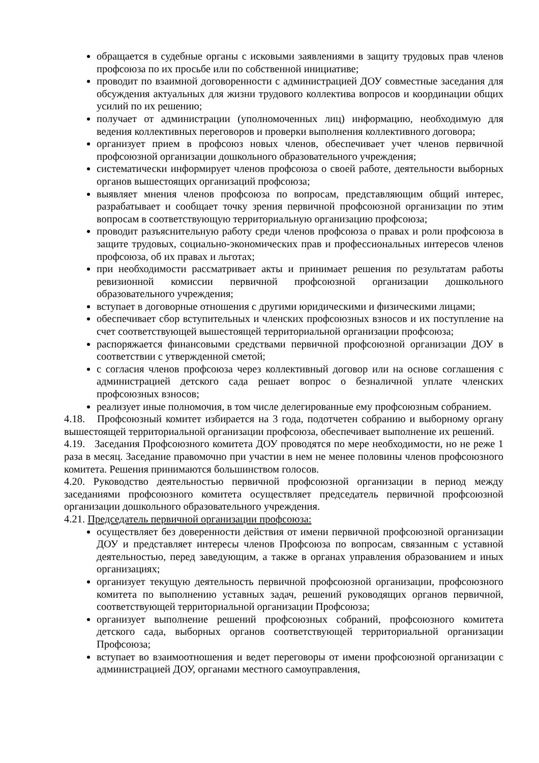обращается в судебные органы с исковыми заявлениями в защиту трудовых прав членов профсоюза по их просьбе или по собственной инициативе;
проводит по взаимной договоренности с администрацией ДОУ совместные заседания для обсуждения актуальных для жизни трудового коллектива вопросов и координации общих усилий по их решению;
получает от администрации (уполномоченных лиц) информацию, необходимую для ведения коллективных переговоров и проверки выполнения коллективного договора;
организует прием в профсоюз новых членов, обеспечивает учет членов первичной профсоюзной организации дошкольного образовательного учреждения;
систематически информирует членов профсоюза о своей работе, деятельности выборных органов вышестоящих организаций профсоюза;
выявляет мнения членов профсоюза по вопросам, представляющим общий интерес, разрабатывает и сообщает точку зрения первичной профсоюзной организации по этим вопросам в соответствующую территориальную организацию профсоюза;
проводит разъяснительную работу среди членов профсоюза о правах и роли профсоюза в защите трудовых, социально-экономических прав и профессиональных интересов членов профсоюза, об их правах и льготах;
при необходимости рассматривает акты и принимает решения по результатам работы ревизионной комиссии первичной профсоюзной организации дошкольного образовательного учреждения;
вступает в договорные отношения с другими юридическими и физическими лицами;
обеспечивает сбор вступительных и членских профсоюзных взносов и их поступление на счет соответствующей вышестоящей территориальной организации профсоюза;
распоряжается финансовыми средствами первичной профсоюзной организации ДОУ в соответствии с утвержденной сметой;
с согласия членов профсоюза через коллективный договор или на основе соглашения с администрацией детского сада решает вопрос о безналичной уплате членских профсоюзных взносов;
реализует иные полномочия, в том числе делегированные ему профсоюзным собранием.
4.18. Профсоюзный комитет избирается на 3 года, подотчетен собранию и выборному органу вышестоящей территориальной организации профсоюза, обеспечивает выполнение их решений.
4.19. Заседания Профсоюзного комитета ДОУ проводятся по мере необходимости, но не реже 1 раза в месяц. Заседание правомочно при участии в нем не менее половины членов профсоюзного комитета. Решения принимаются большинством голосов.
4.20. Руководство деятельностью первичной профсоюзной организации в период между заседаниями профсоюзного комитета осуществляет председатель первичной профсоюзной организации дошкольного образовательного учреждения.
4.21. Председатель первичной организации профсоюза:
осуществляет без доверенности действия от имени первичной профсоюзной организации ДОУ и представляет интересы членов Профсоюза по вопросам, связанным с уставной деятельностью, перед заведующим, а также в органах управления образованием и иных организациях;
организует текущую деятельность первичной профсоюзной организации, профсоюзного комитета по выполнению уставных задач, решений руководящих органов первичной, соответствующей территориальной организации Профсоюза;
организует выполнение решений профсоюзных собраний, профсоюзного комитета детского сада, выборных органов соответствующей территориальной организации Профсоюза;
вступает во взаимоотношения и ведет переговоры от имени профсоюзной организации с администрацией ДОУ, органами местного самоуправления,